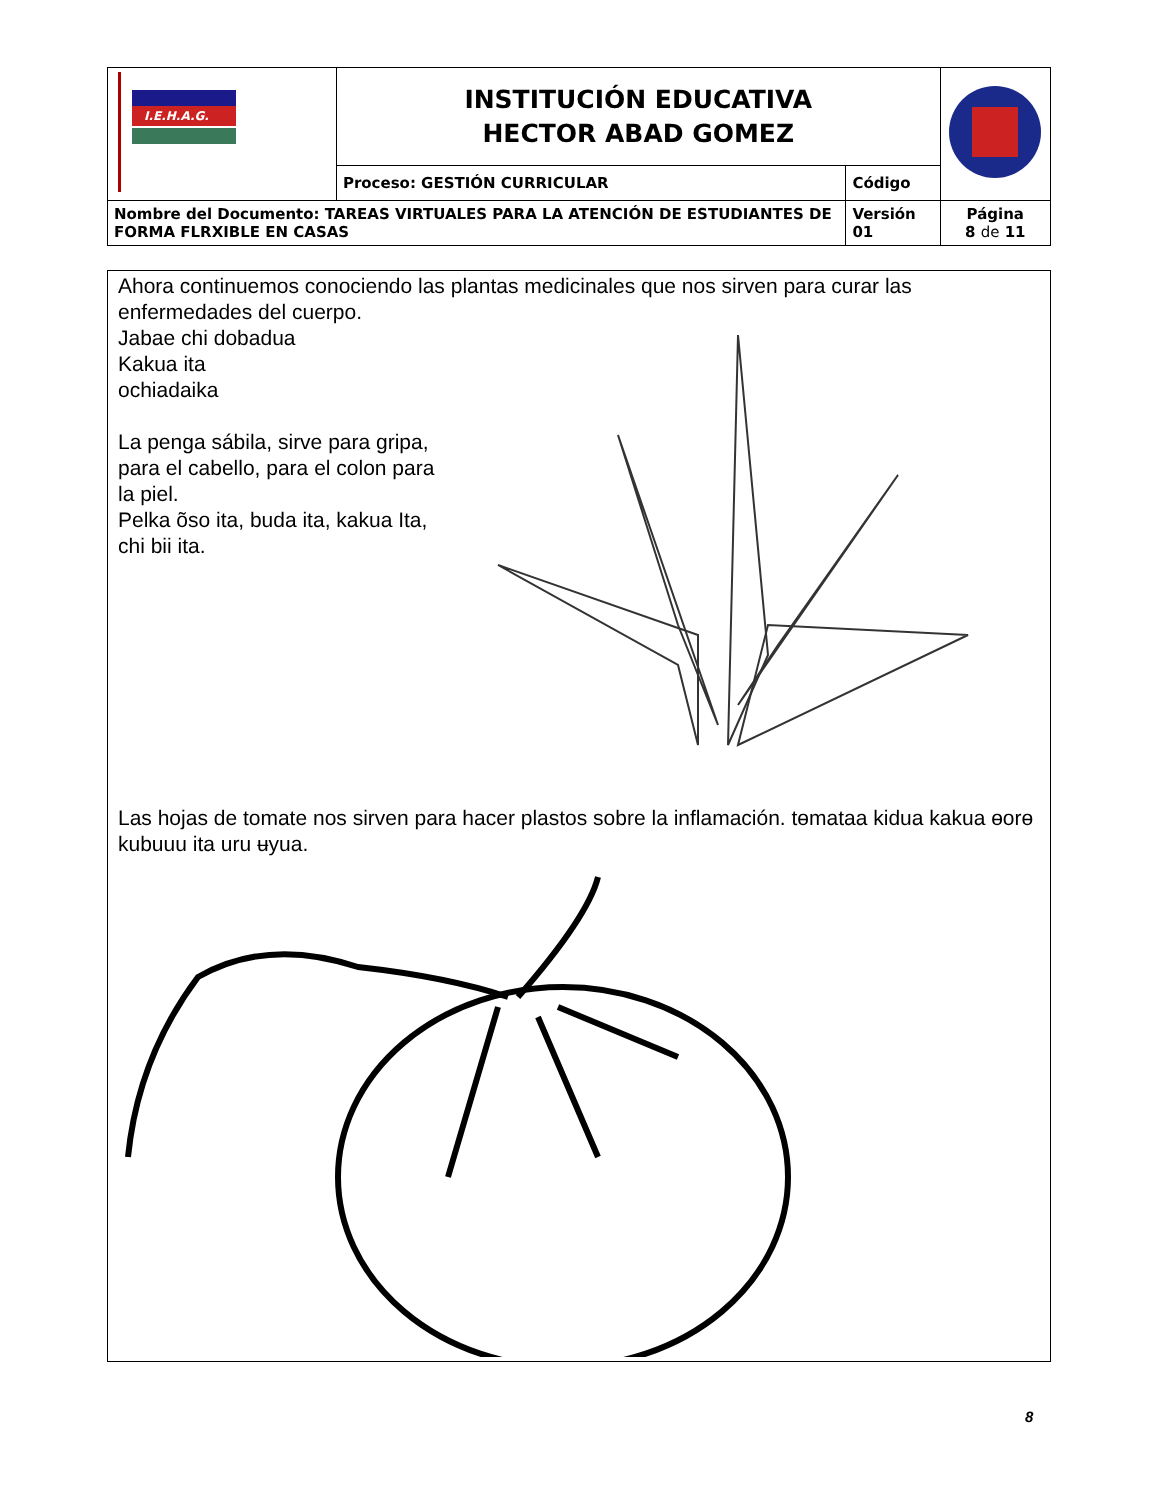| I.E.H.A.G. | INSTITUCIÓN EDUCATIVA HECTOR ABAD GOMEZ | | |
| | Proceso: GESTIÓN CURRICULAR | Código | |
| Nombre del Documento: TAREAS VIRTUALES PARA LA ATENCIÓN DE ESTUDIANTES DE FORMA FLRXIBLE EN CASAS | | Versión 01 | Página 8 de 11 |
Ahora continuemos conociendo las plantas medicinales que nos sirven para curar las enfermedades del cuerpo.
Jabae chi dobadua
Kakua ita
ochiadaika
La penga sábila, sirve para gripa, para el cabello, para el colon para la piel.
Pelka õso ita, buda ita, kakua Ita, chi bii ita.
Las hojas de tomate nos sirven para hacer plastos sobre la inflamación. tɵmataa kidua kakua ɵorɵ kubuuu ita uru ʉyua.
8